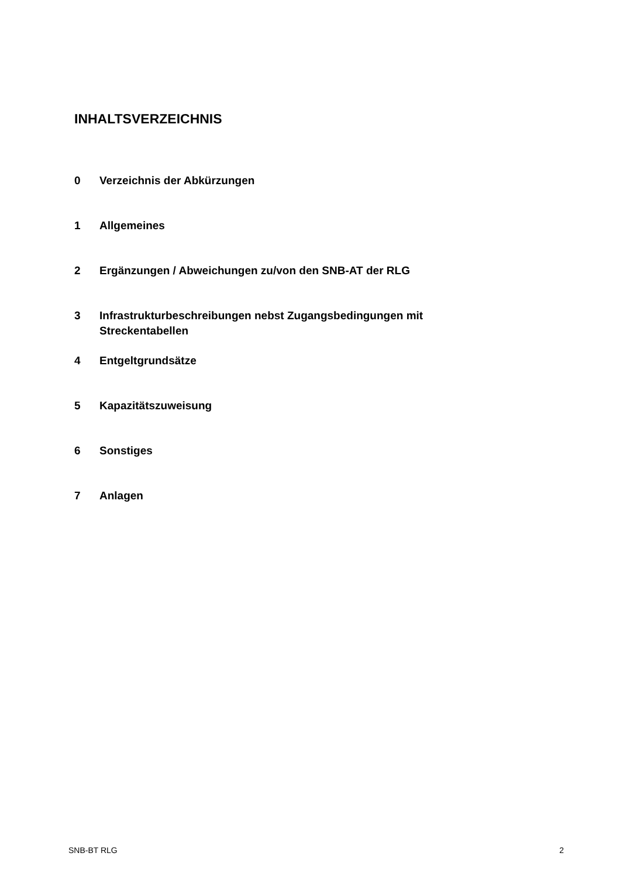INHALTSVERZEICHNIS
0 Verzeichnis der Abkürzungen
1 Allgemeines
2 Ergänzungen / Abweichungen zu/von den SNB-AT der RLG
3 Infrastrukturbeschreibungen nebst Zugangsbedingungen mit Streckentabellen
4 Entgeltgrundsätze
5 Kapazitätszuweisung
6 Sonstiges
7 Anlagen
SNB-BT RLG 2